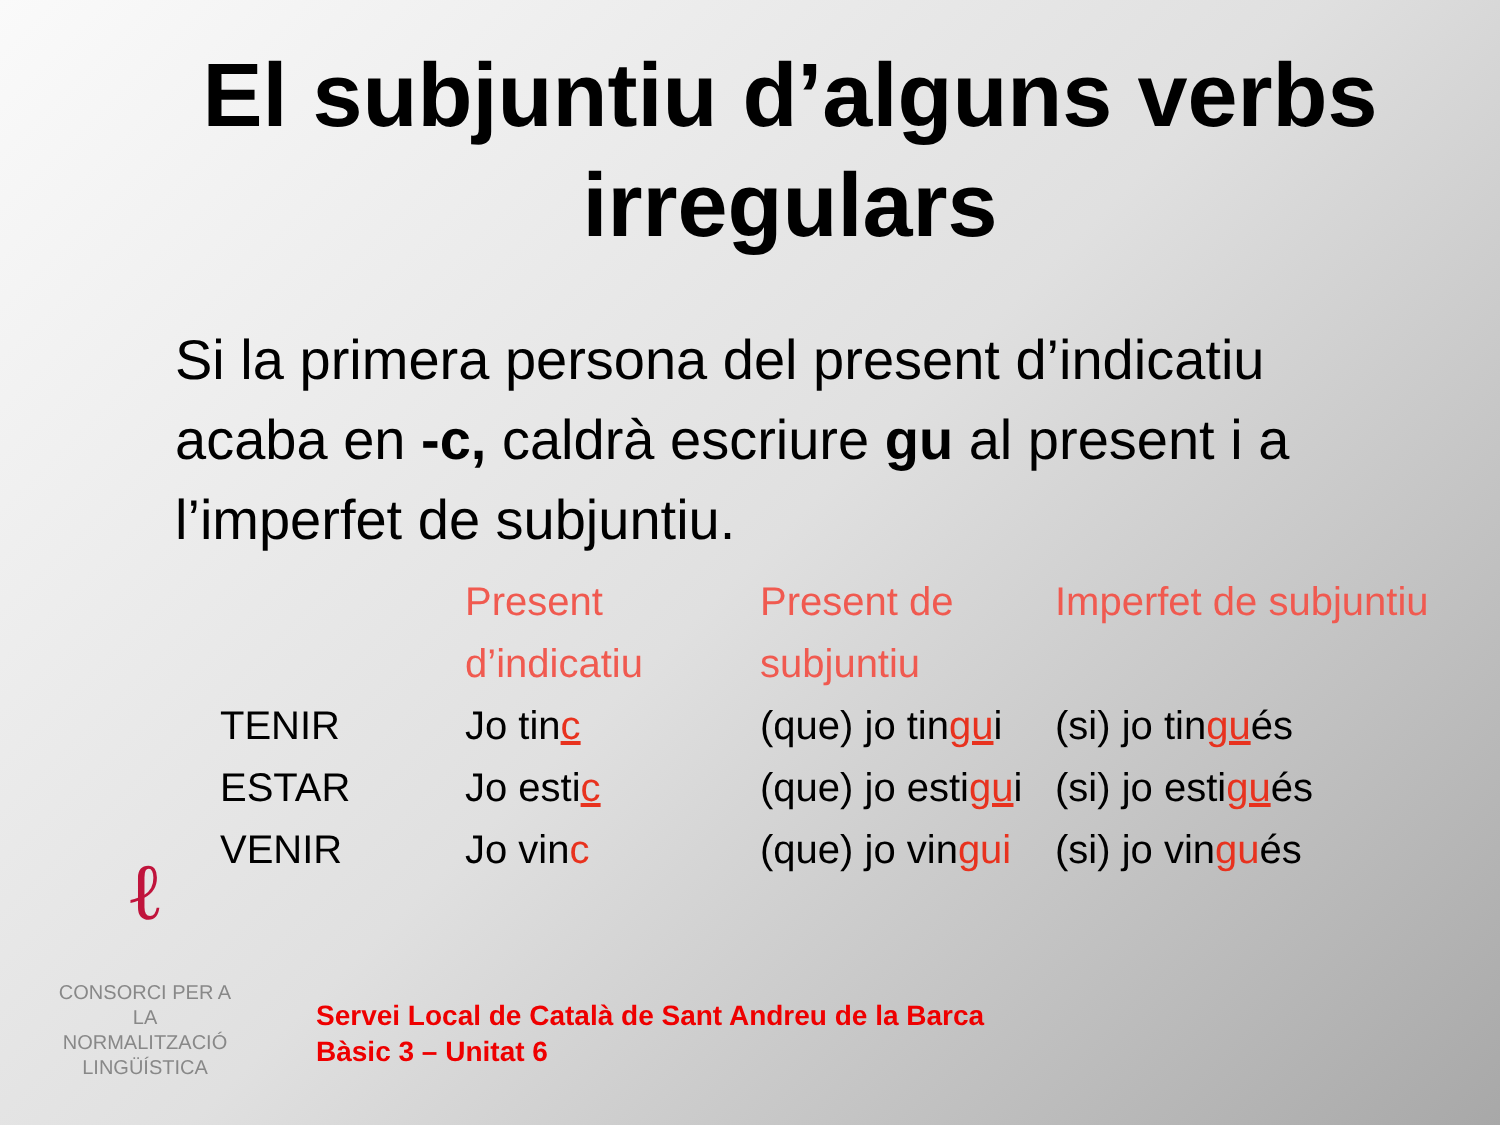El subjuntiu d’alguns verbs irregulars
Si la primera persona del present d’indicatiu acaba en -c, caldrà escriure gu al present i a l’imperfet de subjuntiu.
| | Present d’indicatiu | Present de subjuntiu | Imperfet de subjuntiu |
| --- | --- | --- | --- |
| TENIR | Jo tin c | (que) jo tin gu i | (si) jo tin gu és |
| ESTAR | Jo esti c | (que) jo esti gu i | (si) jo esti gu és |
| VENIR | Jo vin c | (que) jo vin gui | (si) jo vin gu és |
ℓ
CONSORCI PER A
LA NORMALITZACIÓ
LINGÜÍSTICA
Servei Local de Català de Sant Andreu de la Barca
Bàsic 3 – Unitat 6